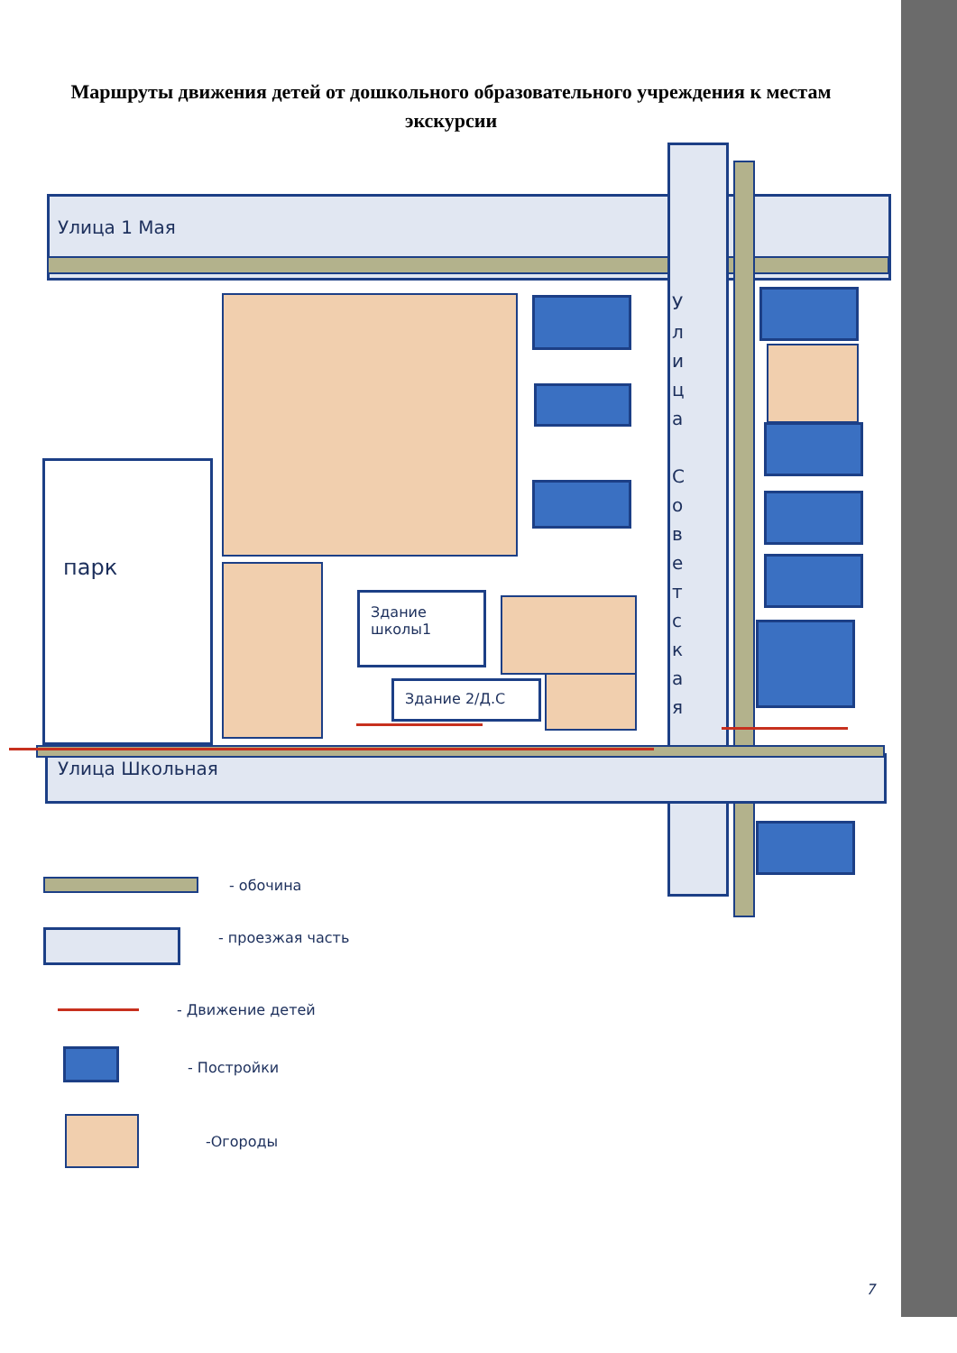Маршруты движения детей от дошкольного образовательного учреждения к местам экскурсии
Улица 1 Мая
Улица Школьная
У л и ц а
С о в е т с к а я
парк
Здание
школы1
Здание 2/Д.С
- обочина
- проезжая часть
- Движение детей
- Постройки
-Огороды
7